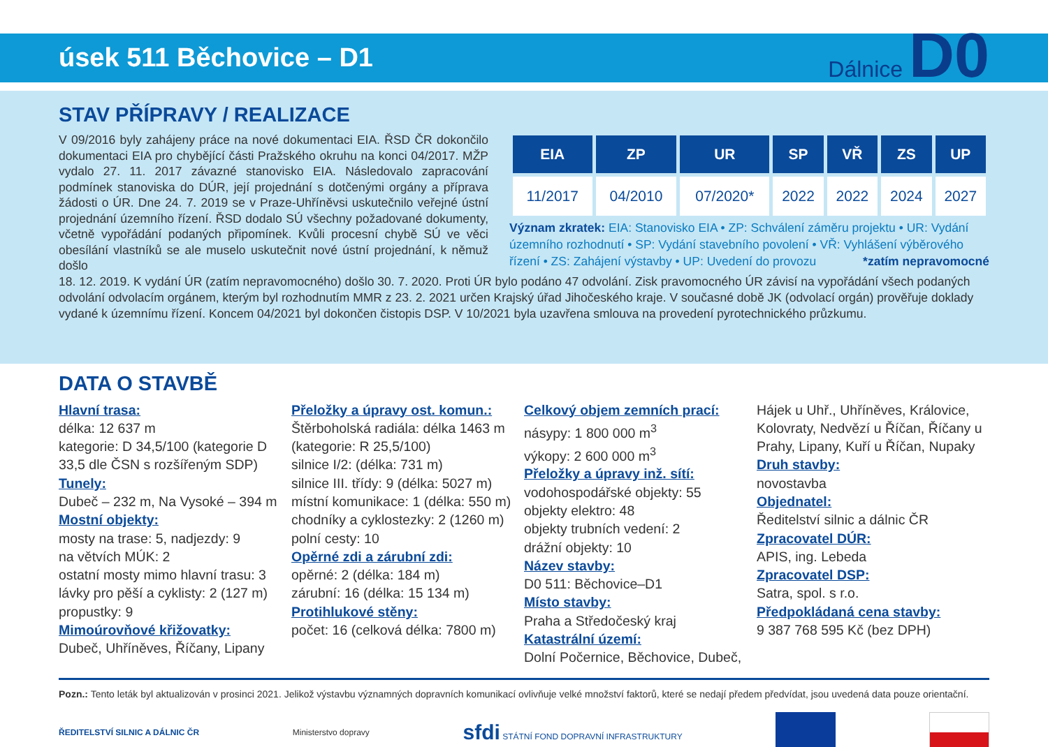úsek 511 Běchovice – D1
Dálnice D0
STAV PŘÍPRAVY / REALIZACE
V 09/2016 byly zahájeny práce na nové dokumentaci EIA. ŘSD ČR dokončilo dokumentaci EIA pro chybějící části Pražského okruhu na konci 04/2017. MŽP vydalo 27. 11. 2017 závazné stanovisko EIA. Následovalo zapracování podmínek stanoviska do DÚR, její projednání s dotčenými orgány a příprava žádosti o ÚR. Dne 24. 7. 2019 se v Praze-Uhříněvsi uskutečnilo veřejné ústní projednání územního řízení. ŘSD dodalo SÚ všechny požadované dokumenty, včetně vypořádání podaných připomínek. Kvůli procesní chybě SÚ ve věci obesílání vlastníků se ale muselo uskutečnit nové ústní projednání, k němuž došlo
| EIA | ZP | UR | SP | VŘ | ZS | UP |
| --- | --- | --- | --- | --- | --- | --- |
| 11/2017 | 04/2010 | 07/2020* | 2022 | 2022 | 2024 | 2027 |
Význam zkratek: EIA: Stanovisko EIA • ZP: Schválení záměru projektu • UR: Vydání územního rozhodnutí • SP: Vydání stavebního povolení • VŘ: Vyhlášení výběrového řízení • ZS: Zahájení výstavby • UP: Uvedení do provozu *zatím nepravomocné
18. 12. 2019. K vydání ÚR (zatím nepravomocného) došlo 30. 7. 2020. Proti ÚR bylo podáno 47 odvolání. Zisk pravomocného ÚR závisí na vypořádání všech podaných odvolání odvolacím orgánem, kterým byl rozhodnutím MMR z 23. 2. 2021 určen Krajský úřad Jihočeského kraje. V současné době JK (odvolací orgán) prověřuje doklady vydané k územnímu řízení. Koncem 04/2021 byl dokončen čistopis DSP. V 10/2021 byla uzavřena smlouva na provedení pyrotechnického průzkumu.
DATA O STAVBĚ
Hlavní trasa:
délka: 12 637 m
kategorie: D 34,5/100 (kategorie D 33,5 dle ČSN s rozšířeným SDP)
Tunely:
Dubeč – 232 m, Na Vysoké – 394 m
Mostní objekty:
mosty na trase: 5, nadjezdy: 9
na větvích MÚK: 2
ostatní mosty mimo hlavní trasu: 3
lávky pro pěší a cyklisty: 2 (127 m)
propustky: 9
Mimoúrovňové křižovatky:
Dubeč, Uhříněves, Říčany, Lipany
Přeložky a úpravy ost. komun.:
Štěrboholská radiála: délka 1463 m (kategorie: R 25,5/100)
silnice I/2: (délka: 731 m)
silnice III. třídy: 9 (délka: 5027 m)
místní komunikace: 1 (délka: 550 m)
chodníky a cyklostezky: 2 (1260 m)
polní cesty: 10
Opěrné zdi a zárubní zdi:
opěrné: 2 (délka: 184 m)
zárubní: 16 (délka: 15 134 m)
Protihlukové stěny:
počet: 16 (celková délka: 7800 m)
Celkový objem zemních prací:
násypy: 1 800 000 m<sup>3</sup>
výkopy: 2 600 000 m<sup>3</sup>
Přeložky a úpravy inž. sítí:
vodohospodářské objekty: 55
objekty elektro: 48
objekty trubních vedení: 2
drážní objekty: 10
Název stavby:
D0 511: Běchovice–D1
Místo stavby:
Praha a Středočeský kraj
Katastrální území:
Dolní Počernice, Běchovice, Dubeč,
Hájek u Uhř., Uhříněves, Královice, Kolovraty, Nedvězí u Říčan, Říčany u Prahy, Lipany, Kuří u Říčan, Nupaky
Druh stavby:
novostavba
Objednatel:
Ředitelství silnic a dálnic ČR
Zpracovatel DÚR:
APIS, ing. Lebeda
Zpracovatel DSP:
Satra, spol. s r.o.
Předpokládaná cena stavby:
9 387 768 595 Kč (bez DPH)
Pozn.: Tento leták byl aktualizován v prosinci 2021. Jelikož výstavbu významných dopravních komunikací ovlivňuje velké množství faktorů, které se nedají předem předvídat, jsou uvedená data pouze orientační.
ŘEDITELSTVÍ SILNIC A DÁLNIC ČR Ministerstvo dopravy sfdi STÁTNÍ FOND DOPRAVNÍ INFRASTRUKTURY